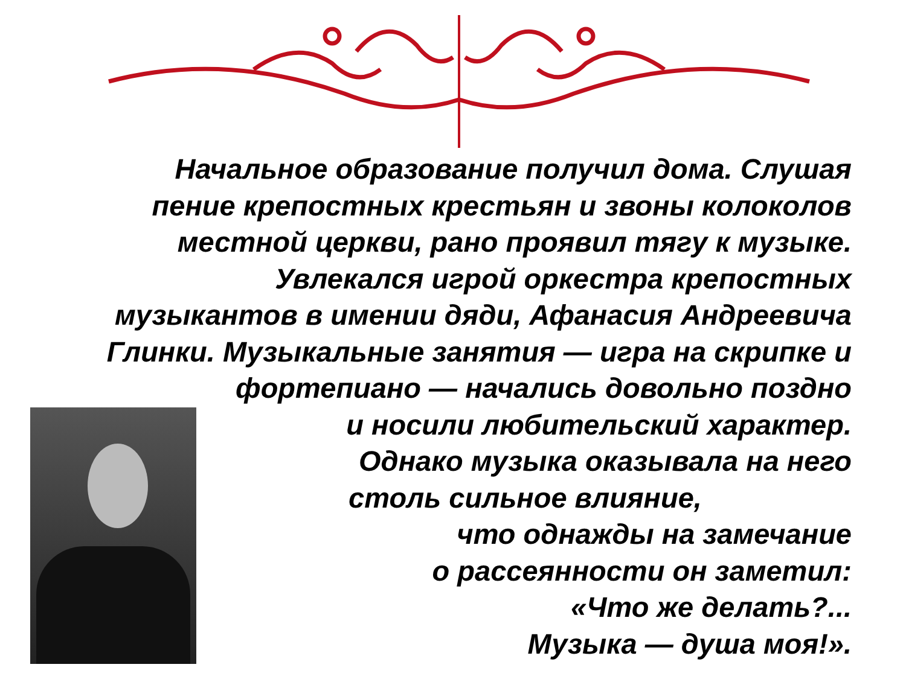Начальное образование получил дома. Слушая
пение крепостных крестьян и звоны колоколов
местной церкви, рано проявил тягу к музыке.
Увлекался игрой оркестра крепостных
музыкантов в имении дяди, Афанасия Андреевича
Глинки. Музыкальные занятия — игра на скрипке и
фортепиано — начались довольно поздно
и носили любительский характер.
Однако музыка оказывала на него
столь сильное влияние,
что однажды на замечание
о рассеянности он заметил:
«Что же делать?...
Музыка — душа моя!».